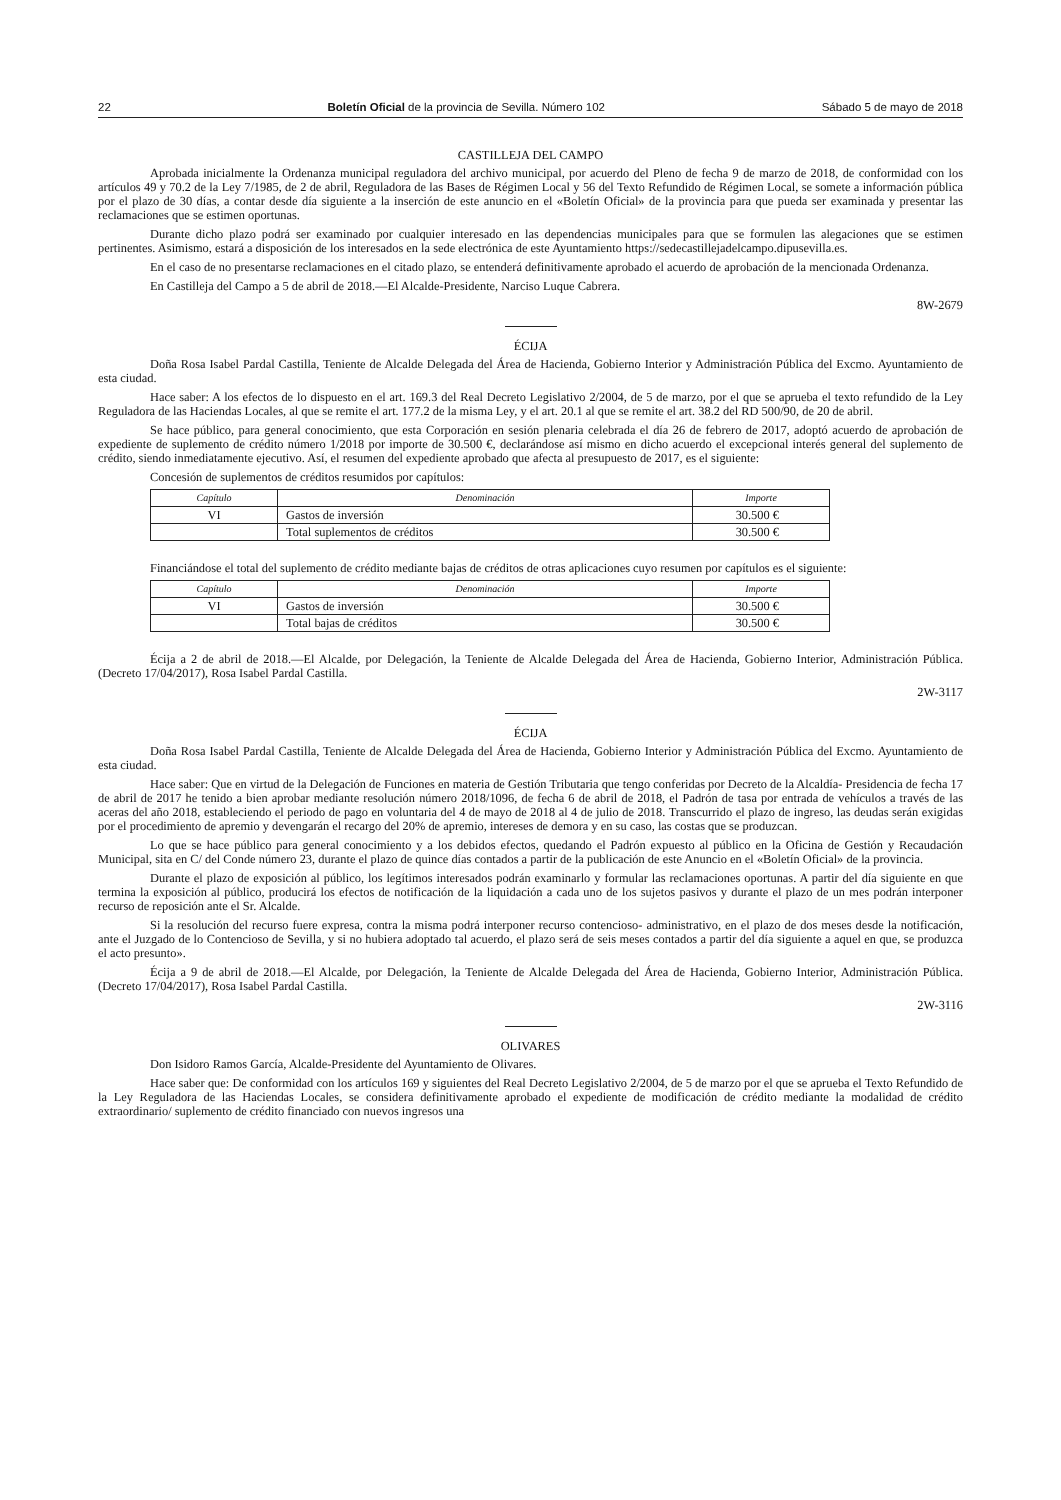22 Boletín Oficial de la provincia de Sevilla. Número 102 Sábado 5 de mayo de 2018
CASTILLEJA DEL CAMPO
Aprobada inicialmente la Ordenanza municipal reguladora del archivo municipal, por acuerdo del Pleno de fecha 9 de marzo de 2018, de conformidad con los artículos 49 y 70.2 de la Ley 7/1985, de 2 de abril, Reguladora de las Bases de Régimen Local y 56 del Texto Refundido de Régimen Local, se somete a información pública por el plazo de 30 días, a contar desde día siguiente a la inserción de este anuncio en el «Boletín Oficial» de la provincia para que pueda ser examinada y presentar las reclamaciones que se estimen oportunas.
Durante dicho plazo podrá ser examinado por cualquier interesado en las dependencias municipales para que se formulen las alegaciones que se estimen pertinentes. Asimismo, estará a disposición de los interesados en la sede electrónica de este Ayuntamiento https://sedecastillejadelcampo.dipusevilla.es.
En el caso de no presentarse reclamaciones en el citado plazo, se entenderá definitivamente aprobado el acuerdo de aprobación de la mencionada Ordenanza.
En Castilleja del Campo a 5 de abril de 2018.—El Alcalde-Presidente, Narciso Luque Cabrera.
8W-2679
ÉCIJA
Doña Rosa Isabel Pardal Castilla, Teniente de Alcalde Delegada del Área de Hacienda, Gobierno Interior y Administración Pública del Excmo. Ayuntamiento de esta ciudad.
Hace saber: A los efectos de lo dispuesto en el art. 169.3 del Real Decreto Legislativo 2/2004, de 5 de marzo, por el que se aprueba el texto refundido de la Ley Reguladora de las Haciendas Locales, al que se remite el art. 177.2 de la misma Ley, y el art. 20.1 al que se remite el art. 38.2 del RD 500/90, de 20 de abril.
Se hace público, para general conocimiento, que esta Corporación en sesión plenaria celebrada el día 26 de febrero de 2017, adoptó acuerdo de aprobación de expediente de suplemento de crédito número 1/2018 por importe de 30.500 €, declarándose así mismo en dicho acuerdo el excepcional interés general del suplemento de crédito, siendo inmediatamente ejecutivo. Así, el resumen del expediente aprobado que afecta al presupuesto de 2017, es el siguiente:
Concesión de suplementos de créditos resumidos por capítulos:
| Capítulo | Denominación | Importe |
| --- | --- | --- |
| VI | Gastos de inversión | 30.500 € |
| | Total suplementos de créditos | 30.500 € |
Financiándose el total del suplemento de crédito mediante bajas de créditos de otras aplicaciones cuyo resumen por capítulos es el siguiente:
| Capítulo | Denominación | Importe |
| --- | --- | --- |
| VI | Gastos de inversión | 30.500 € |
| | Total bajas de créditos | 30.500 € |
Écija a 2 de abril de 2018.—El Alcalde, por Delegación, la Teniente de Alcalde Delegada del Área de Hacienda, Gobierno Interior, Administración Pública. (Decreto 17/04/2017), Rosa Isabel Pardal Castilla.
2W-3117
ÉCIJA
Doña Rosa Isabel Pardal Castilla, Teniente de Alcalde Delegada del Área de Hacienda, Gobierno Interior y Administración Pública del Excmo. Ayuntamiento de esta ciudad.
Hace saber: Que en virtud de la Delegación de Funciones en materia de Gestión Tributaria que tengo conferidas por Decreto de la Alcaldía- Presidencia de fecha 17 de abril de 2017 he tenido a bien aprobar mediante resolución número 2018/1096, de fecha 6 de abril de 2018, el Padrón de tasa por entrada de vehículos a través de las aceras del año 2018, estableciendo el periodo de pago en voluntaria del 4 de mayo de 2018 al 4 de julio de 2018. Transcurrido el plazo de ingreso, las deudas serán exigidas por el procedimiento de apremio y devengarán el recargo del 20% de apremio, intereses de demora y en su caso, las costas que se produzcan.
Lo que se hace público para general conocimiento y a los debidos efectos, quedando el Padrón expuesto al público en la Oficina de Gestión y Recaudación Municipal, sita en C/ del Conde número 23, durante el plazo de quince días contados a partir de la publicación de este Anuncio en el «Boletín Oficial» de la provincia.
Durante el plazo de exposición al público, los legítimos interesados podrán examinarlo y formular las reclamaciones oportunas. A partir del día siguiente en que termina la exposición al público, producirá los efectos de notificación de la liquidación a cada uno de los sujetos pasivos y durante el plazo de un mes podrán interponer recurso de reposición ante el Sr. Alcalde.
Si la resolución del recurso fuere expresa, contra la misma podrá interponer recurso contencioso- administrativo, en el plazo de dos meses desde la notificación, ante el Juzgado de lo Contencioso de Sevilla, y si no hubiera adoptado tal acuerdo, el plazo será de seis meses contados a partir del día siguiente a aquel en que, se produzca el acto presunto».
Écija a 9 de abril de 2018.—El Alcalde, por Delegación, la Teniente de Alcalde Delegada del Área de Hacienda, Gobierno Interior, Administración Pública. (Decreto 17/04/2017), Rosa Isabel Pardal Castilla.
2W-3116
OLIVARES
Don Isidoro Ramos García, Alcalde-Presidente del Ayuntamiento de Olivares.
Hace saber que: De conformidad con los artículos 169 y siguientes del Real Decreto Legislativo 2/2004, de 5 de marzo por el que se aprueba el Texto Refundido de la Ley Reguladora de las Haciendas Locales, se considera definitivamente aprobado el expediente de modificación de crédito mediante la modalidad de crédito extraordinario/ suplemento de crédito financiado con nuevos ingresos una